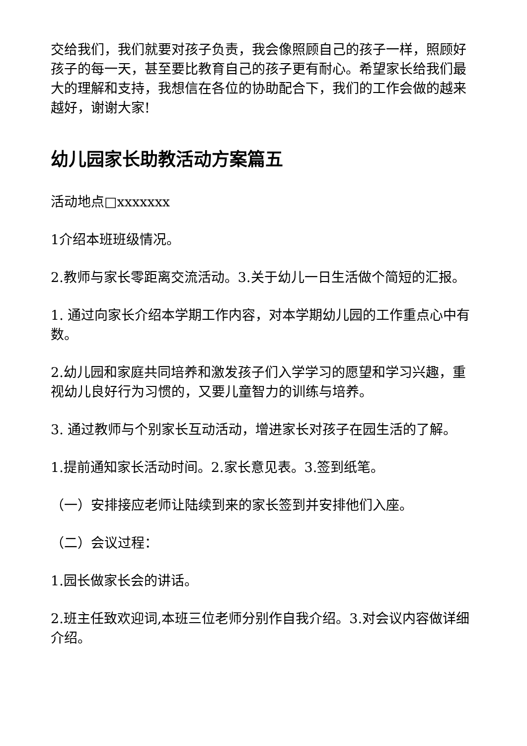交给我们，我们就要对孩子负责，我会像照顾自己的孩子一样，照顾好孩子的每一天，甚至要比教育自己的孩子更有耐心。希望家长给我们最大的理解和支持，我想信在各位的协助配合下，我们的工作会做的越来越好，谢谢大家!
幼儿园家长助教活动方案篇五
活动地点□xxxxxxx
1介绍本班班级情况。
2.教师与家长零距离交流活动。3.关于幼儿一日生活做个简短的汇报。
1. 通过向家长介绍本学期工作内容，对本学期幼儿园的工作重点心中有数。
2.幼儿园和家庭共同培养和激发孩子们入学学习的愿望和学习兴趣，重视幼儿良好行为习惯的，又要儿童智力的训练与培养。
3. 通过教师与个别家长互动活动，增进家长对孩子在园生活的了解。
1.提前通知家长活动时间。2.家长意见表。3.签到纸笔。
（一）安排接应老师让陆续到来的家长签到并安排他们入座。
（二）会议过程：
1.园长做家长会的讲话。
2.班主任致欢迎词,本班三位老师分别作自我介绍。3.对会议内容做详细介绍。